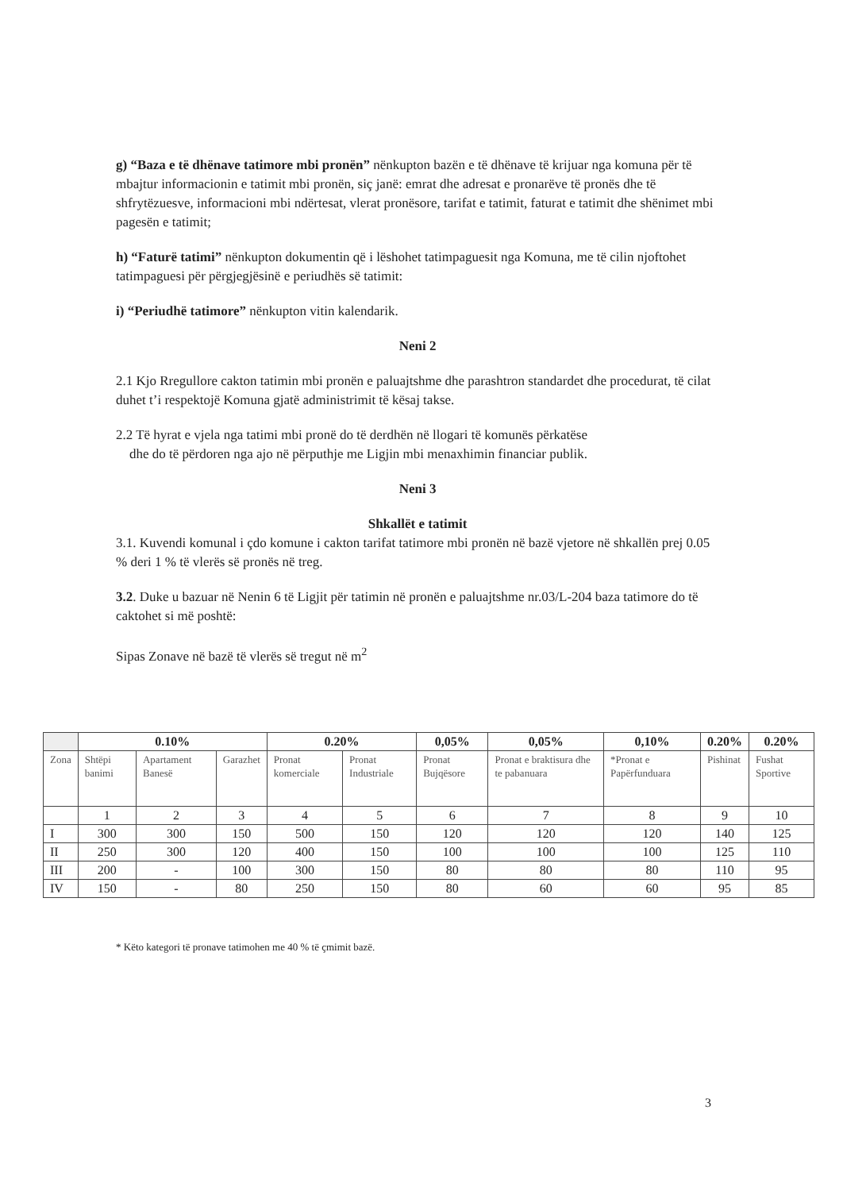g) “Baza e të dhënave tatimore mbi pronën” nënkupton bazën e të dhënave të krijuar nga komuna për të mbajtur informacionin e tatimit mbi pronën, siç janë: emrat dhe adresat e pronarëve të pronës dhe të shfrytëzuesve, informacioni mbi ndërtesat, vlerat pronësore, tarifat e tatimit, faturat e tatimit dhe shënimet mbi pagesën e tatimit;
h) “Faturë tatimi” nënkupton dokumentin që i lëshohet tatimpaguesit nga Komuna, me të cilin njoftohet tatimpaguesi për përgjegjësinë e periudhës së tatimit:
i) “Periudhë tatimore” nënkupton vitin kalendarik.
Neni 2
2.1 Kjo Rregullore cakton tatimin mbi pronën e paluajtshme dhe parashtron standardet dhe procedurat, të cilat duhet t’i respektojë Komuna gjatë administrimit të kësaj takse.
2.2 Të hyrat e vjela nga tatimi mbi pronë do të derdhën në llogari të komunës përkatëse
dhe do të përdoren nga ajo në përputhje me Ligjin mbi menaxhimin financiar publik.
Neni 3
Shkallët e tatimit
3.1. Kuvendi komunal i çdo komune i cakton tarifat tatimore mbi pronën në bazë vjetore në shkallën prej 0.05 % deri 1 % të vlerës së pronës në treg.
3.2. Duke u bazuar në Nenin 6 të Ligjit për tatimin në pronën e paluajtshme nr.03/L-204 baza tatimore do të caktohet si më poshtë:
Sipas Zonave në bazë të vlerës së tregut në m<sup>2</sup>
| | 0.10% | | | 0.20% | | 0,05% | 0,05% | 0,10% | 0.20% | 0.20% |
| --- | --- | --- | --- | --- | --- | --- | --- | --- | --- | --- |
| Zona | Shtëpi banimi | Apartament Banesë | Garazhet | Pronat komerciale | Pronat Industriale | Pronat Bujqësore | Pronat e braktisura dhe te pabanuara | *Pronat e Papërfunduara | Pishinat | Fushat Sportive |
| | 1 | 2 | 3 | 4 | 5 | 6 | 7 | 8 | 9 | 10 |
| I | 300 | 300 | 150 | 500 | 150 | 120 | 120 | 120 | 140 | 125 |
| II | 250 | 300 | 120 | 400 | 150 | 100 | 100 | 100 | 125 | 110 |
| III | 200 | - | 100 | 300 | 150 | 80 | 80 | 80 | 110 | 95 |
| IV | 150 | - | 80 | 250 | 150 | 80 | 60 | 60 | 95 | 85 |
* Këto kategori të pronave tatimohen me 40 % të çmimit bazë.
3